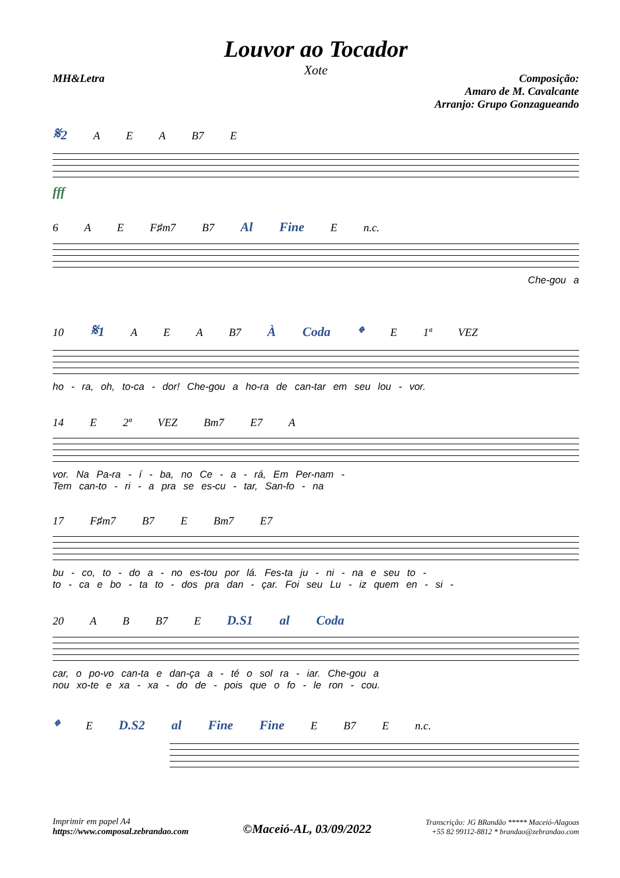Louvor ao Tocador
Xote
MH&Letra Composição:
Amaro de M. Cavalcante
Arranjo: Grupo Gonzagueando
𝄋2 A E A B7 E
fff
6 A E F♯m7 B7 Al Fine E n.c.
Che-gou a
10 𝄋1 A E A B7 À Coda 𝄌 E 1ª VEZ
ho - ra, oh, to-ca - dor! Che-gou a ho-ra de can-tar em seu lou - vor.
14 E 2ª VEZ Bm7 E7 A
vor. Na Pa-ra - í - ba, no Ce - a - rá, Em Per-nam -
Tem can-to - ri - a pra se es-cu - tar, San-fo - na
17 F♯m7 B7 E Bm7 E7
bu - co, to - do a - no es-tou por lá. Fes-ta ju - ni - na e seu to -
to - ca e bo - ta to - dos pra dan - çar. Foi seu Lu - iz quem en - si -
20 A B B7 E D.S1 al Coda
car, o po-vo can-ta e dan-ça a - té o sol ra - iar. Che-gou a
nou xo-te e xa - xa - do de - pois que o fo - le ron - cou.
𝄌 E D.S2 al Fine Fine E B7 E n.c.
Imprimir em papel A4
https://www.composal.zebrandao.com
©Maceió-AL, 03/09/2022
Transcrição: JG BRandão ***** Maceió-Alagoas
+55 82 99112-8812 * brandao@zebrandao.com